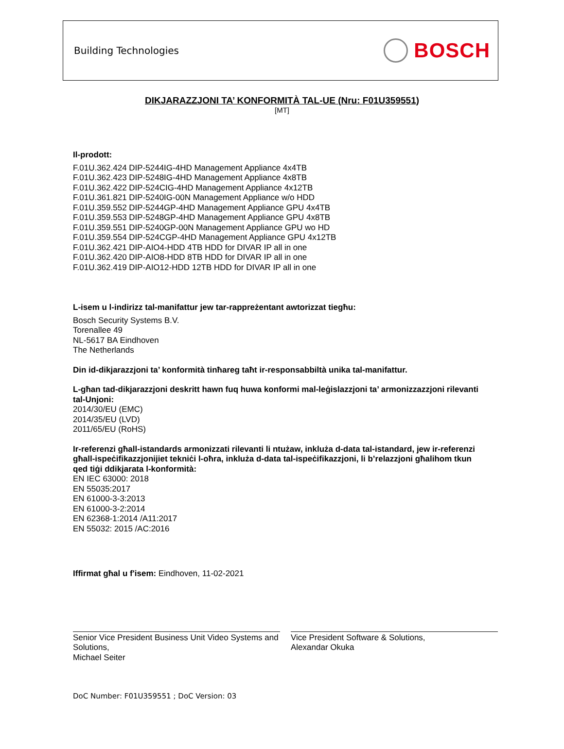Building Technologies
BOSCH
DIKJARAZZJONI TA’ KONFORMITÀ TAL-UE (Nru: F01U359551)
[MT]
Il-prodott:
F.01U.362.424 DIP-5244IG-4HD Management Appliance 4x4TB
F.01U.362.423 DIP-5248IG-4HD Management Appliance 4x8TB
F.01U.362.422 DIP-524CIG-4HD Management Appliance 4x12TB
F.01U.361.821 DIP-5240IG-00N Management Appliance w/o HDD
F.01U.359.552 DIP-5244GP-4HD Management Appliance GPU 4x4TB
F.01U.359.553 DIP-5248GP-4HD Management Appliance GPU 4x8TB
F.01U.359.551 DIP-5240GP-00N Management Appliance GPU wo HD
F.01U.359.554 DIP-524CGP-4HD Management Appliance GPU 4x12TB
F.01U.362.421 DIP-AIO4-HDD 4TB HDD for DIVAR IP all in one
F.01U.362.420 DIP-AIO8-HDD 8TB HDD for DIVAR IP all in one
F.01U.362.419 DIP-AIO12-HDD 12TB HDD for DIVAR IP all in one
L-isem u l-indirizz tal-manifattur jew tar-rappreżentant awtorizzat tiegħu:
Bosch Security Systems B.V.
Torenallee 49
NL-5617 BA Eindhoven
The Netherlands
Din id-dikjarazzjoni ta’ konformità tinħareg taħt ir-responsabbiltà unika tal-manifattur.
L-għan tad-dikjarazzjoni deskritt hawn fuq huwa konformi mal-leġislazzjoni ta’ armonizzazzjoni rilevanti tal-Unjoni:
2014/30/EU (EMC)
2014/35/EU (LVD)
2011/65/EU (RoHS)
Ir-referenzi għall-istandards armonizzati rilevanti li ntużaw, inkluża d-data tal-istandard, jew ir-referenzi għall-ispeċifikazzjonijiet tekniċi l-oħra, inkluża d-data tal-ispeċifikazzjoni, li b’relazzjoni għalihom tkun qed tiġi ddikjarata l-konformità:
EN IEC 63000: 2018
EN 55035:2017
EN 61000-3-3:2013
EN 61000-3-2:2014
EN 62368-1:2014 /A11:2017
EN 55032: 2015 /AC:2016
Iffirmat għal u f'isem: Eindhoven, 11-02-2021
Senior Vice President Business Unit Video Systems and Solutions,
Michael Seiter
Vice President Software & Solutions,
Alexandar Okuka
DoC Number: F01U359551 ; DoC Version: 03